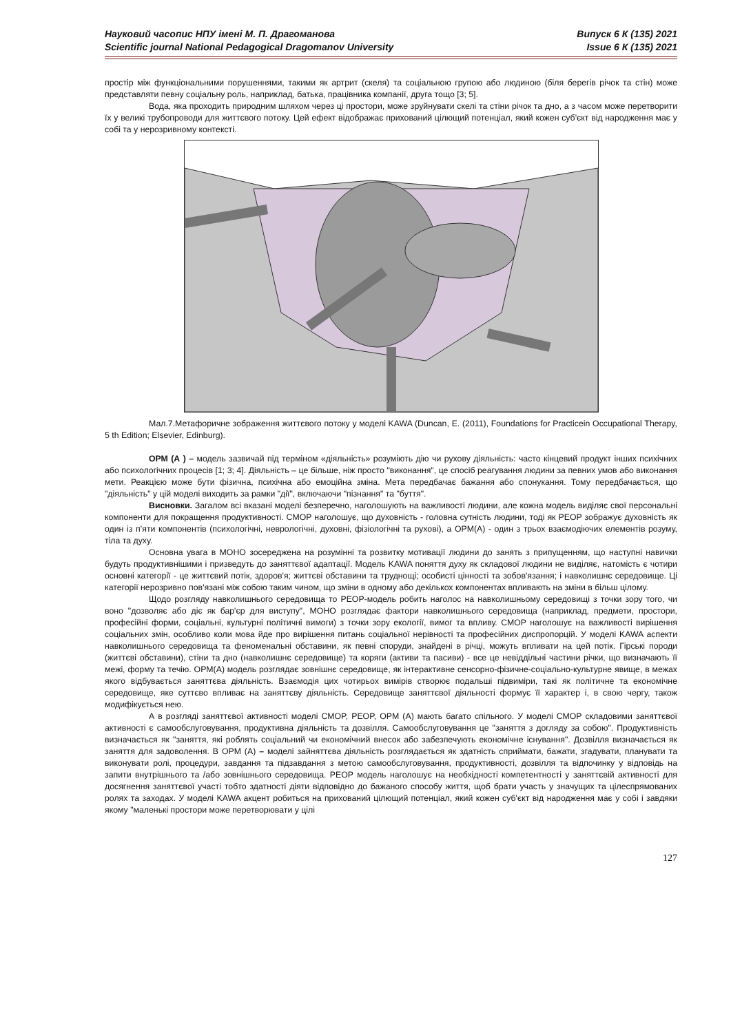Науковий часопис НПУ імені М. П. Драгоманова
Scientific journal National Pedagogical Dragomanov University
Випуск 6 К (135) 2021
Issue 6 К (135) 2021
простір між функціональними порушеннями, такими як артрит (скеля) та соціальною групою або людиною (біля берегів річок та стін) може представляти певну соціальну роль, наприклад, батька, працівника компанії, друга тощо [3; 5].
Вода, яка проходить природним шляхом через ці простори, може зруйнувати скелі та стіни річок та дно, а з часом може перетворити їх у великі трубопроводи для життєвого потоку. Цей ефект відображає прихований цілющий потенціал, який кожен суб'єкт від народження має у собі та у нерозривному контексті.
Мал.7.Метафоричне зображення життєвого потоку у моделі KAWA (Duncan, E. (2011), Foundations for Practicein Occupational Therapy, 5 th Edition; Elsevier, Edinburg).
ОРМ (А ) – модель зазвичай під терміном «діяльність» розуміють дію чи рухову діяльність: часто кінцевий продукт інших психічних або психологічних процесів [1; 3; 4]. Діяльність – це більше, ніж просто "виконання", це спосіб реагування людини за певних умов або виконання мети. Реакцією може бути фізична, психічна або емоційна зміна. Мета передбачає бажання або спонукання. Тому передбачається, що "діяльність" у цій моделі виходить за рамки "дії", включаючи "пізнання" та "буття".
Висновки. Загалом всі вказані моделі безперечно, наголошують на важливості людини, але кожна модель виділяє свої персональні компоненти для покращення продуктивності. CMOP наголошує, що духовність - головна сутність людини, тоді як PEOP зображує духовність як один із п’яти компонентів (психологічні, неврологічні, духовні, фізіологічні та рухові), а OPM(A) - один з трьох взаємодіючих елементів розуму, тіла та духу.
Основна увага в MOHO зосереджена на розумінні та розвитку мотивації людини до занять з припущенням, що наступні навички будуть продуктивнішими і призведуть до заняттєвої адаптації. Модель KAWA поняття духу як складової людини не виділяє, натомість є чотири основні категорії - це життєвий потік, здоров'я; життєві обставини та труднощі; особисті цінності та зобов'язання; і навколишнє середовище. Ці категорії нерозривно пов'язані між собою таким чином, що зміни в одному або декількох компонентах впливають на зміни в більш цілому.
Щодо розгляду навколишнього середовища то PEOP-модель робить наголос на навколишньому середовищі з точки зору того, чи воно "дозволяє або діє як бар'єр для виступу", MOHO розглядає фактори навколишнього середовища (наприклад, предмети, простори, професійні форми, соціальні, культурні політичні вимоги) з точки зору екології, вимог та впливу. CMOP наголошує на важливості вирішення соціальних змін, особливо коли мова йде про вирішення питань соціальної нерівності та професійних диспропорцій. У моделі KAWA аспекти навколишнього середовища та феноменальні обставини, як певні споруди, знайдені в річці, можуть впливати на цей потік. Гірські породи (життєві обставини), стіни та дно (навколишнє середовище) та коряги (активи та пасиви) - все це невіддільні частини річки, що визначають її межі, форму та течію. OPM(A) модель розглядає зовнішнє середовище, як інтерактивне сенсорно-фізичне-соціально-культурне явище, в межах якого відбувається заняттєва діяльність. Взаємодія цих чотирьох вимірів створює подальші підвиміри, такі як політичне та економічне середовище, яке суттєво впливає на заняттєву діяльність. Середовище заняттєвої діяльності формує її характер і, в свою чергу, також модифікується нею.
А в розгляді заняттєвої активності моделі CMOP, PEOP, OPM (A) мають багато спільного. У моделі CMOP складовими заняттєвої активності є самообслуговування, продуктивна діяльність та дозвілля. Самообслуговування це "заняття з догляду за собою". Продуктивність визначається як "заняття, які роблять соціальний чи економічний внесок або забезпечують економічне існування". Дозвілля визначається як заняття для задоволення. В OPM (A) – моделі зайняттєва діяльність розглядається як здатність сприймати, бажати, згадувати, планувати та виконувати ролі, процедури, завдання та підзавдання з метою самообслуговування, продуктивності, дозвілля та відпочинку у відповідь на запити внутрішнього та /або зовнішнього середовища. PEOP модель наголошує на необхідності компетентності у заняттєвій активності для досягнення заняттєвої участі тобто здатності діяти відповідно до бажаного способу життя, щоб брати участь у значущих та цілеспрямованих ролях та заходах. У моделі KAWA акцент робиться на прихований цілющий потенціал, який кожен суб'єкт від народження має у собі і завдяки якому "маленькі простори може перетворювати у цілі
127